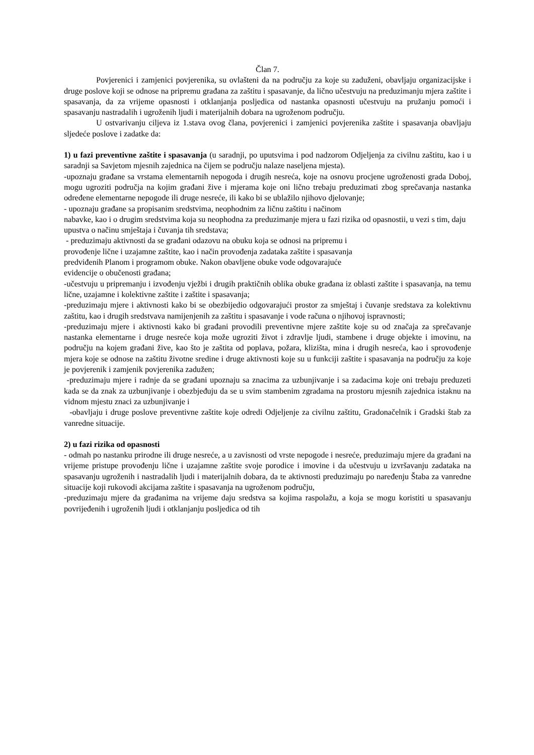Član 7.
Povjerenici i zamjenici povjerenika, su ovlašteni da na području za koje su zaduženi, obavljaju organizacijske i druge poslove koji se odnose na pripremu građana za zaštitu i spasavanje, da lično učestvuju na preduzimanju mjera zaštite i spasavanja, da za vrijeme opasnosti i otklanjanja posljedica od nastanka opasnosti učestvuju na pružanju pomoći i spasavanju nastradalih i ugroženih ljudi i materijalnih dobara na ugroženom području.
U ostvarivanju ciljeva iz 1.stava ovog člana, povjerenici i zamjenici povjerenika zaštite i spasavanja obavljaju sljedeće poslove i zadatke da:
1) u fazi preventivne zaštite i spasavanja (u saradnji, po uputsvima i pod nadzorom Odjeljenja za civilnu zaštitu, kao i u saradnji sa Savjetom mjesnih zajednica na čijem se području nalaze naseljena mjesta).
-upoznaju građane sa vrstama elementarnih nepogoda i drugih nesreća, koje na osnovu procjene ugroženosti grada Doboj, mogu ugroziti područja na kojim građani žive i mjerama koje oni lično trebaju preduzimati zbog sprečavanja nastanka određene elementarne nepogode ili druge nesreće, ili kako bi se ublažilo njihovo djelovanje;
- upoznaju građane sa propisanim sredstvima, neophodnim za ličnu zaštitu i načinom
nabavke, kao i o drugim sredstvima koja su neophodna za preduzimanje mjera u fazi rizika od opasnostii, u vezi s tim, daju upustva o načinu smještaja i čuvanja tih sredstava;
- preduzimaju aktivnosti da se građani odazovu na obuku koja se odnosi na pripremu i
provođenje lične i uzajamne zaštite, kao i način provođenja zadataka zaštite i spasavanja
predviđenih Planom i programom obuke. Nakon obavljene obuke vode odgovarajuće
evidencije o obučenosti građana;
-učestvuju u pripremanju i izvođenju vježbi i drugih praktičnih oblika obuke građana iz oblasti zaštite i spasavanja, na temu lične, uzajamne i kolektivne zaštite i zaštite i spasavanja;
-preduzimaju mjere i aktivnosti kako bi se obezbijedio odgovarajući prostor za smještaj i čuvanje sredstava za kolektivnu zaštitu, kao i drugih sredstvava namijenjenih za zaštitu i spasavanje i vode računa o njihovoj ispravnosti;
-preduzimaju mjere i aktivnosti kako bi građani provodili preventivne mjere zaštite koje su od značaja za sprečavanje nastanka elementarne i druge nesreće koja može ugroziti život i zdravlje ljudi, stambene i druge objekte i imovinu, na području na kojem građani žive, kao što je zaštita od poplava, požara, klizišta, mina i drugih nesreća, kao i sprovođenje mjera koje se odnose na zaštitu životne sredine i druge aktivnosti koje su u funkciji zaštite i spasavanja na području za koje je povjerenik i zamjenik povjerenika zadužen;
-preduzimaju mjere i radnje da se građani upoznaju sa znacima za uzbunjivanje i sa zadacima koje oni trebaju preduzeti kada se da znak za uzbunjivanje i obezbjeđuju da se u svim stambenim zgradama na prostoru mjesnih zajednica istaknu na vidnom mjestu znaci za uzbunjivanje i
-obavljaju i druge poslove preventivne zaštite koje odredi Odjeljenje za civilnu zaštitu, Gradonačelnik i Gradski štab za vanredne situacije.
2) u fazi rizika od opasnosti
- odmah po nastanku prirodne ili druge nesreće, a u zavisnosti od vrste nepogode i nesreće, preduzimaju mjere da građani na vrijeme pristupe provođenju lične i uzajamne zaštite svoje porodice i imovine i da učestvuju u izvršavanju zadataka na spasavanju ugroženih i nastradalih ljudi i materijalnih dobara, da te aktivnosti preduzimaju po naređenju Štaba za vanredne situacije koji rukovodi akcijama zaštite i spasavanja na ugroženom području,
-preduzimaju mjere da građanima na vrijeme daju sredstva sa kojima raspolažu, a koja se mogu koristiti u spasavanju povrijeđenih i ugroženih ljudi i otklanjanju posljedica od tih